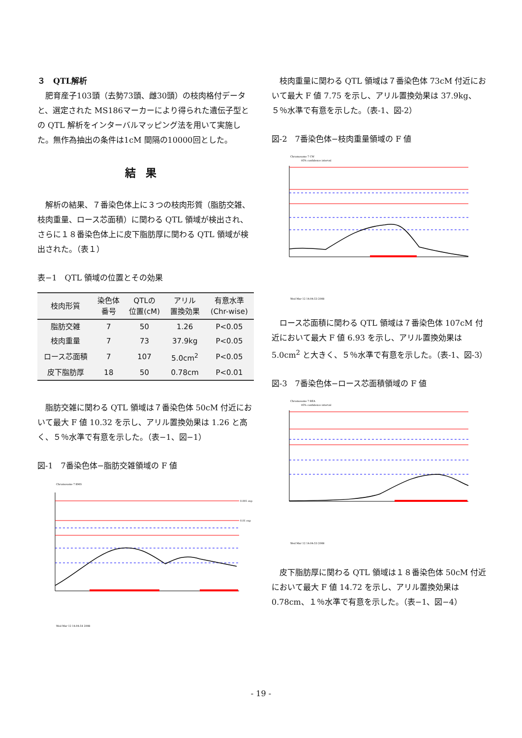３　QTL解析
肥育産子103頭（去勢73頭、雌30頭）の枝肉格付データと、選定された MS186マーカーにより得られた遺伝子型との QTL 解析をインターバルマッピング法を用いて実施した。無作為抽出の条件は1cM 間隔の10000回とした。
結果
解析の結果、７番染色体上に３つの枝肉形質（脂肪交雑、枝肉重量、ロース芯面積）に関わる QTL 領域が検出され、さらに１８番染色体上に皮下脂肪厚に関わる QTL 領域が検出された。（表１）
表−1　QTL 領域の位置とその効果
| 枝肉形質 | 染色体 番号 | QTLの 位置(cM) | アリル 置換効果 | 有意水準 (Chr-wise) |
| --- | --- | --- | --- | --- |
| 脂肪交雑 | 7 | 50 | 1.26 | P<0.05 |
| 枝肉重量 | 7 | 73 | 37.9kg | P<0.05 |
| ロース芯面積 | 7 | 107 | 5.0cm<sup>2</sup> | P<0.05 |
| 皮下脂肪厚 | 18 | 50 | 0.78cm | P<0.01 |
脂肪交雑に関わる QTL 領域は７番染色体 50cM 付近において最大 F 値 10.32 を示し、アリル置換効果は 1.26 と高く、５％水準で有意を示した。（表−1、図−1）
図-1　7番染色体−脂肪交雑領域の F 値
Chromosome 7 BMS
0.001 exp
0.01 exp
Wed Mar 12 14:04:54 2008
枝肉重量に関わる QTL 領域は７番染色体 73cM 付近において最大 F 値 7.75 を示し、アリル置換効果は 37.9kg、５％水準で有意を示した。（表-1、図-2）
図-2　7番染色体−枝肉重量領域の F 値
Chromosome 7 CW
95% confidence interval
Wed Mar 12 14:04:53 2008
ロース芯面積に関わる QTL 領域は７番染色体 107cM 付近において最大 F 値 6.93 を示し、アリル置換効果は 5.0cm<sup>2</sup> と大きく、５％水準で有意を示した。（表-1、図-3）
図-3　7番染色体−ロース芯面積領域の F 値
Chromosome 7 REA
95% confidence interval
Wed Mar 12 14:04:53 2008
皮下脂肪厚に関わる QTL 領域は１８番染色体 50cM 付近において最大 F 値 14.72 を示し、アリル置換効果は 0.78cm、１％水準で有意を示した。（表−1、図−4）
- 19 -